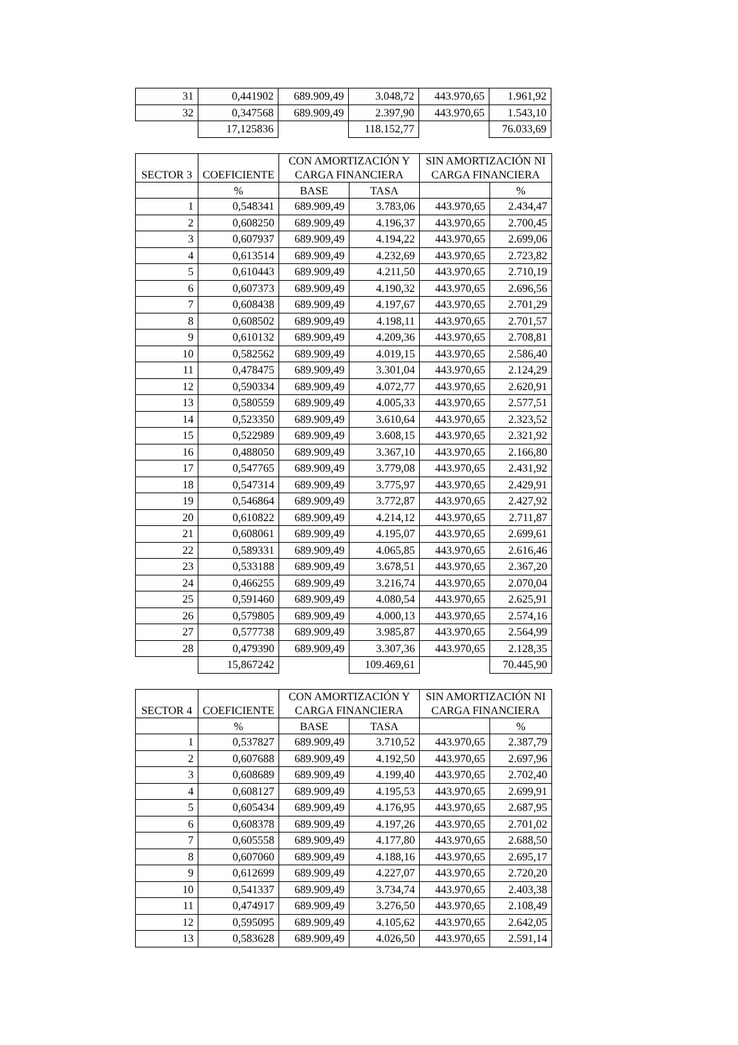| 31 | 0,441902 | 689.909,49 | 3.048,72 | 443.970,65 | 1.961,92 |
| 32 | 0,347568 | 689.909,49 | 2.397,90 | 443.970,65 | 1.543,10 |
| | 17,125836 | | 118.152,77 | | 76.033,69 |
| SECTOR 3 | COEFICIENTE | CON AMORTIZACIÓN Y CARGA FINANCIERA | | SIN AMORTIZACIÓN NI CARGA FINANCIERA | |
| --- | --- | --- | --- | --- | --- |
| | % | BASE | TASA | | % |
| 1 | 0,548341 | 689.909,49 | 3.783,06 | 443.970,65 | 2.434,47 |
| 2 | 0,608250 | 689.909,49 | 4.196,37 | 443.970,65 | 2.700,45 |
| 3 | 0,607937 | 689.909,49 | 4.194,22 | 443.970,65 | 2.699,06 |
| 4 | 0,613514 | 689.909,49 | 4.232,69 | 443.970,65 | 2.723,82 |
| 5 | 0,610443 | 689.909,49 | 4.211,50 | 443.970,65 | 2.710,19 |
| 6 | 0,607373 | 689.909,49 | 4.190,32 | 443.970,65 | 2.696,56 |
| 7 | 0,608438 | 689.909,49 | 4.197,67 | 443.970,65 | 2.701,29 |
| 8 | 0,608502 | 689.909,49 | 4.198,11 | 443.970,65 | 2.701,57 |
| 9 | 0,610132 | 689.909,49 | 4.209,36 | 443.970,65 | 2.708,81 |
| 10 | 0,582562 | 689.909,49 | 4.019,15 | 443.970,65 | 2.586,40 |
| 11 | 0,478475 | 689.909,49 | 3.301,04 | 443.970,65 | 2.124,29 |
| 12 | 0,590334 | 689.909,49 | 4.072,77 | 443.970,65 | 2.620,91 |
| 13 | 0,580559 | 689.909,49 | 4.005,33 | 443.970,65 | 2.577,51 |
| 14 | 0,523350 | 689.909,49 | 3.610,64 | 443.970,65 | 2.323,52 |
| 15 | 0,522989 | 689.909,49 | 3.608,15 | 443.970,65 | 2.321,92 |
| 16 | 0,488050 | 689.909,49 | 3.367,10 | 443.970,65 | 2.166,80 |
| 17 | 0,547765 | 689.909,49 | 3.779,08 | 443.970,65 | 2.431,92 |
| 18 | 0,547314 | 689.909,49 | 3.775,97 | 443.970,65 | 2.429,91 |
| 19 | 0,546864 | 689.909,49 | 3.772,87 | 443.970,65 | 2.427,92 |
| 20 | 0,610822 | 689.909,49 | 4.214,12 | 443.970,65 | 2.711,87 |
| 21 | 0,608061 | 689.909,49 | 4.195,07 | 443.970,65 | 2.699,61 |
| 22 | 0,589331 | 689.909,49 | 4.065,85 | 443.970,65 | 2.616,46 |
| 23 | 0,533188 | 689.909,49 | 3.678,51 | 443.970,65 | 2.367,20 |
| 24 | 0,466255 | 689.909,49 | 3.216,74 | 443.970,65 | 2.070,04 |
| 25 | 0,591460 | 689.909,49 | 4.080,54 | 443.970,65 | 2.625,91 |
| 26 | 0,579805 | 689.909,49 | 4.000,13 | 443.970,65 | 2.574,16 |
| 27 | 0,577738 | 689.909,49 | 3.985,87 | 443.970,65 | 2.564,99 |
| 28 | 0,479390 | 689.909,49 | 3.307,36 | 443.970,65 | 2.128,35 |
| | 15,867242 | | 109.469,61 | | 70.445,90 |
| SECTOR 4 | COEFICIENTE | CON AMORTIZACIÓN Y CARGA FINANCIERA | | SIN AMORTIZACIÓN NI CARGA FINANCIERA | |
| --- | --- | --- | --- | --- | --- |
| | % | BASE | TASA | | % |
| 1 | 0,537827 | 689.909,49 | 3.710,52 | 443.970,65 | 2.387,79 |
| 2 | 0,607688 | 689.909,49 | 4.192,50 | 443.970,65 | 2.697,96 |
| 3 | 0,608689 | 689.909,49 | 4.199,40 | 443.970,65 | 2.702,40 |
| 4 | 0,608127 | 689.909,49 | 4.195,53 | 443.970,65 | 2.699,91 |
| 5 | 0,605434 | 689.909,49 | 4.176,95 | 443.970,65 | 2.687,95 |
| 6 | 0,608378 | 689.909,49 | 4.197,26 | 443.970,65 | 2.701,02 |
| 7 | 0,605558 | 689.909,49 | 4.177,80 | 443.970,65 | 2.688,50 |
| 8 | 0,607060 | 689.909,49 | 4.188,16 | 443.970,65 | 2.695,17 |
| 9 | 0,612699 | 689.909,49 | 4.227,07 | 443.970,65 | 2.720,20 |
| 10 | 0,541337 | 689.909,49 | 3.734,74 | 443.970,65 | 2.403,38 |
| 11 | 0,474917 | 689.909,49 | 3.276,50 | 443.970,65 | 2.108,49 |
| 12 | 0,595095 | 689.909,49 | 4.105,62 | 443.970,65 | 2.642,05 |
| 13 | 0,583628 | 689.909,49 | 4.026,50 | 443.970,65 | 2.591,14 |